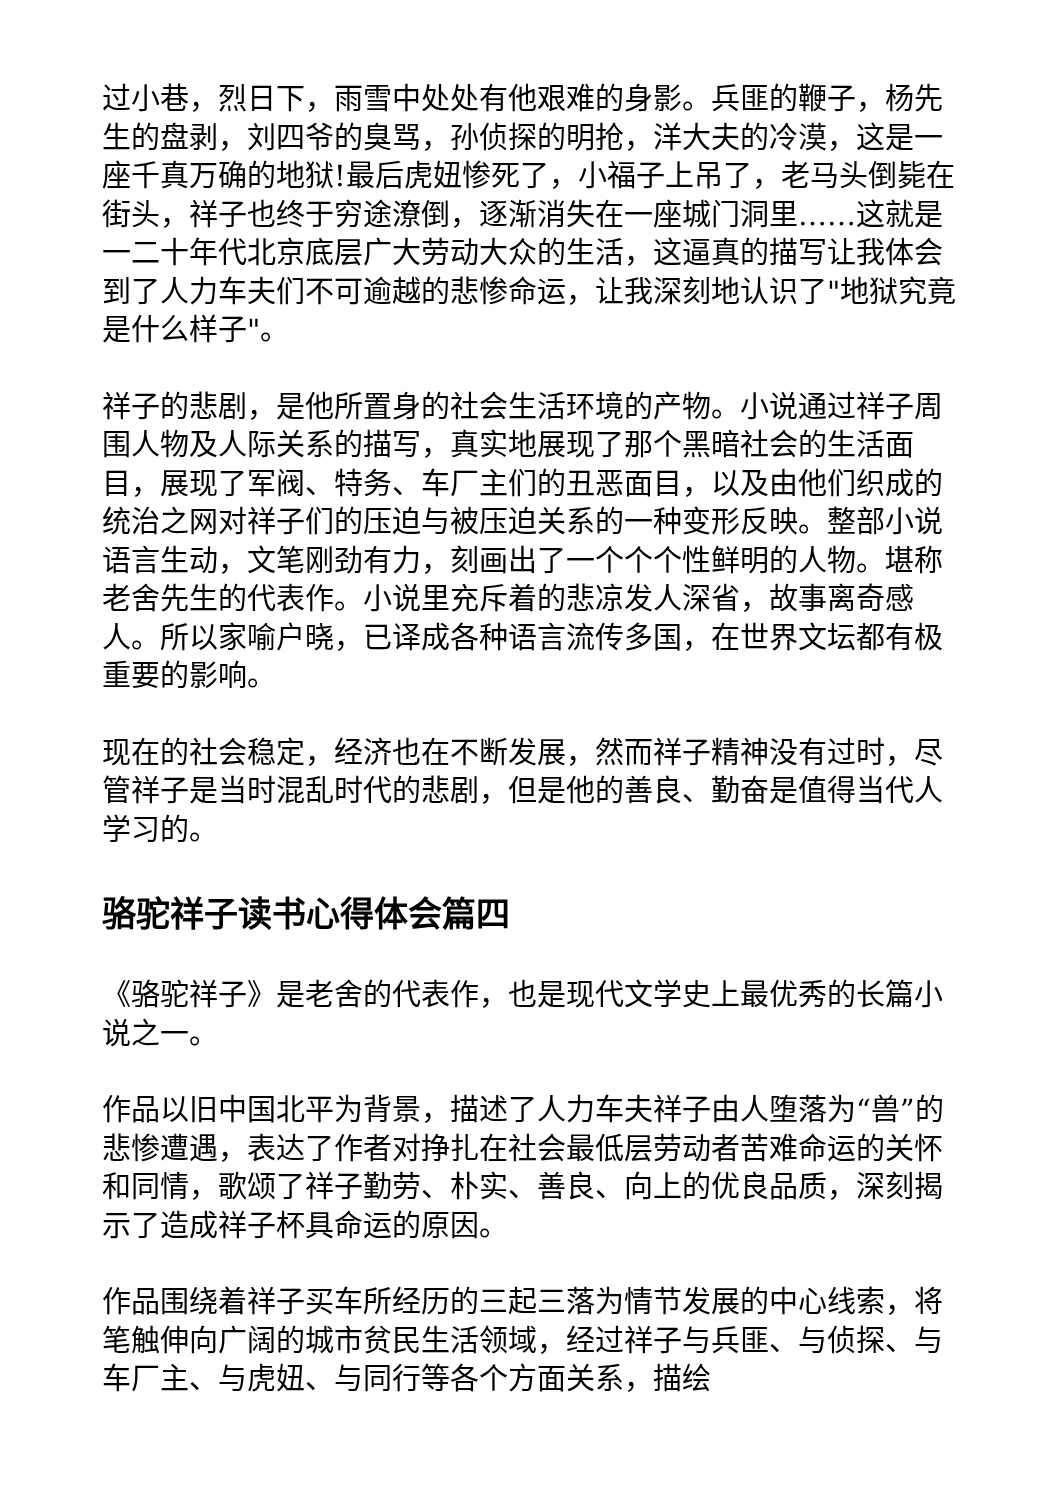过小巷，烈日下，雨雪中处处有他艰难的身影。兵匪的鞭子，杨先生的盘剥，刘四爷的臭骂，孙侦探的明抢，洋大夫的冷漠，这是一座千真万确的地狱!最后虎妞惨死了，小福子上吊了，老马头倒毙在街头，祥子也终于穷途潦倒，逐渐消失在一座城门洞里……这就是一二十年代北京底层广大劳动大众的生活，这逼真的描写让我体会到了人力车夫们不可逾越的悲惨命运，让我深刻地认识了"地狱究竟是什么样子"。
祥子的悲剧，是他所置身的社会生活环境的产物。小说通过祥子周围人物及人际关系的描写，真实地展现了那个黑暗社会的生活面目，展现了军阀、特务、车厂主们的丑恶面目，以及由他们织成的统治之网对祥子们的压迫与被压迫关系的一种变形反映。整部小说语言生动，文笔刚劲有力，刻画出了一个个个性鲜明的人物。堪称老舍先生的代表作。小说里充斥着的悲凉发人深省，故事离奇感人。所以家喻户晓，已译成各种语言流传多国，在世界文坛都有极重要的影响。
现在的社会稳定，经济也在不断发展，然而祥子精神没有过时，尽管祥子是当时混乱时代的悲剧，但是他的善良、勤奋是值得当代人学习的。
骆驼祥子读书心得体会篇四
《骆驼祥子》是老舍的代表作，也是现代文学史上最优秀的长篇小说之一。
作品以旧中国北平为背景，描述了人力车夫祥子由人堕落为“兽”的悲惨遭遇，表达了作者对挣扎在社会最低层劳动者苦难命运的关怀和同情，歌颂了祥子勤劳、朴实、善良、向上的优良品质，深刻揭示了造成祥子杯具命运的原因。
作品围绕着祥子买车所经历的三起三落为情节发展的中心线索，将笔触伸向广阔的城市贫民生活领域，经过祥子与兵匪、与侦探、与车厂主、与虎妞、与同行等各个方面关系，描绘